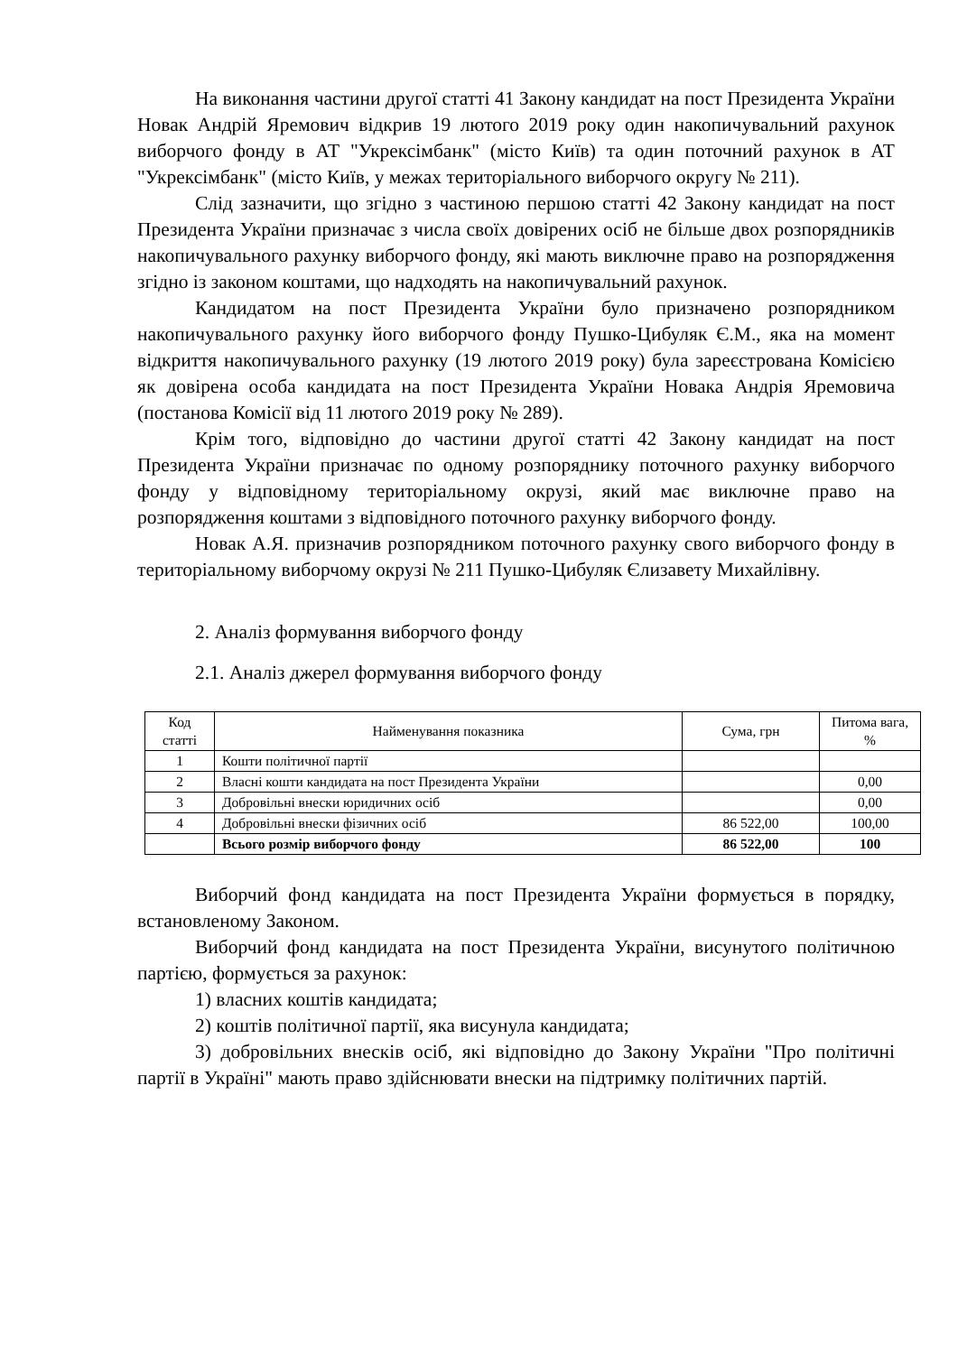На виконання частини другої статті 41 Закону кандидат на пост Президента України Новак Андрій Яремович відкрив 19 лютого 2019 року один накопичувальний рахунок виборчого фонду в АТ "Укрексімбанк" (місто Київ) та один поточний рахунок в АТ "Укрексімбанк" (місто Київ, у межах територіального виборчого округу № 211).
Слід зазначити, що згідно з частиною першою статті 42 Закону кандидат на пост Президента України призначає з числа своїх довірених осіб не більше двох розпорядників накопичувального рахунку виборчого фонду, які мають виключне право на розпорядження згідно із законом коштами, що надходять на накопичувальний рахунок.
Кандидатом на пост Президента України було призначено розпорядником накопичувального рахунку його виборчого фонду Пушко-Цибуляк Є.М., яка на момент відкриття накопичувального рахунку (19 лютого 2019 року) була зареєстрована Комісією як довірена особа кандидата на пост Президента України Новака Андрія Яремовича (постанова Комісії від 11 лютого 2019 року № 289).
Крім того, відповідно до частини другої статті 42 Закону кандидат на пост Президента України призначає по одному розпоряднику поточного рахунку виборчого фонду у відповідному територіальному окрузі, який має виключне право на розпорядження коштами з відповідного поточного рахунку виборчого фонду.
Новак А.Я. призначив розпорядником поточного рахунку свого виборчого фонду в територіальному виборчому окрузі № 211 Пушко-Цибуляк Єлизавету Михайлівну.
2. Аналіз формування виборчого фонду
2.1. Аналіз джерел формування виборчого фонду
| Код статті | Найменування показника | Сума, грн | Питома вага, % |
| --- | --- | --- | --- |
| 1 | Кошти політичної партії | | |
| 2 | Власні кошти кандидата на пост Президента України | | 0,00 |
| 3 | Добровільні внески юридичних осіб | | 0,00 |
| 4 | Добровільні внески фізичних осіб | 86 522,00 | 100,00 |
| | Всього розмір виборчого фонду | 86 522,00 | 100 |
Виборчий фонд кандидата на пост Президента України формується в порядку, встановленому Законом.
Виборчий фонд кандидата на пост Президента України, висунутого політичною партією, формується за рахунок:
1) власних коштів кандидата;
2) коштів політичної партії, яка висунула кандидата;
3) добровільних внесків осіб, які відповідно до Закону України "Про політичні партії в Україні" мають право здійснювати внески на підтримку політичних партій.